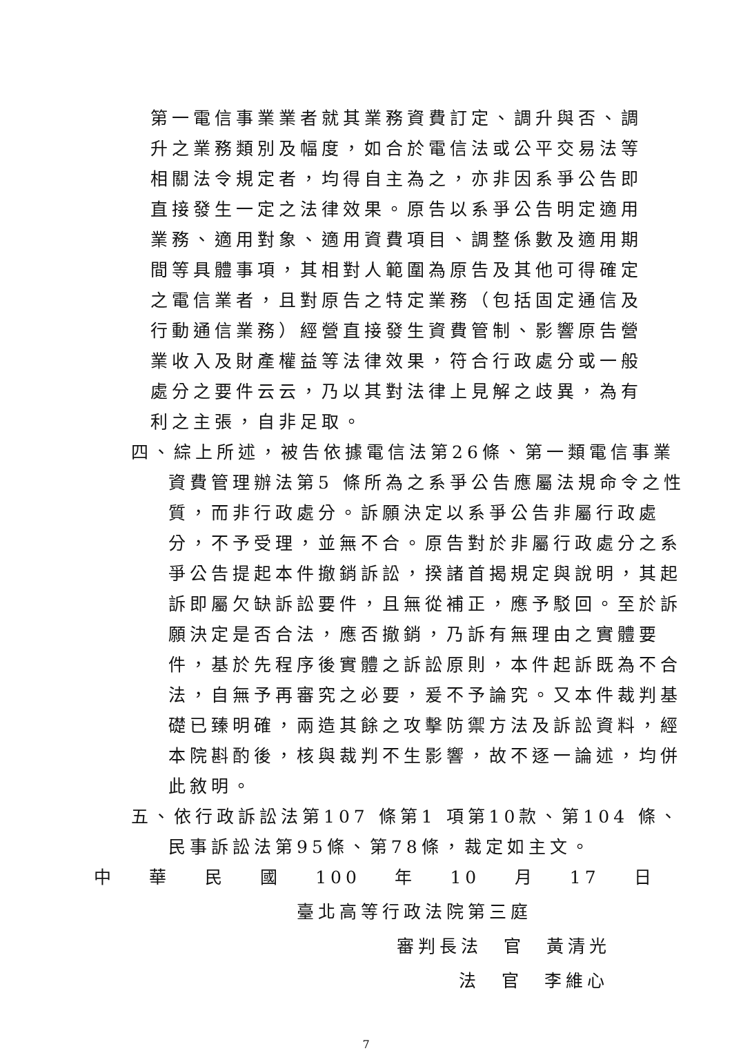第一電信事業業者就其業務資費訂定、調升與否、調升之業務類別及幅度，如合於電信法或公平交易法等相關法令規定者，均得自主為之，亦非因系爭公告即直接發生一定之法律效果。原告以系爭公告明定適用業務、適用對象、適用資費項目、調整係數及適用期間等具體事項，其相對人範圍為原告及其他可得確定之電信業者，且對原告之特定業務（包括固定通信及行動通信業務）經營直接發生資費管制、影響原告營業收入及財產權益等法律效果，符合行政處分或一般處分之要件云云，乃以其對法律上見解之歧異，為有利之主張，自非足取。
四、綜上所述，被告依據電信法第26條、第一類電信事業資費管理辦法第5 條所為之系爭公告應屬法規命令之性質，而非行政處分。訴願決定以系爭公告非屬行政處分，不予受理，並無不合。原告對於非屬行政處分之系爭公告提起本件撤銷訴訟，揆諸首揭規定與說明，其起訴即屬欠缺訴訟要件，且無從補正，應予駁回。至於訴願決定是否合法，應否撤銷，乃訴有無理由之實體要件，基於先程序後實體之訴訟原則，本件起訴既為不合法，自無予再審究之必要，爰不予論究。又本件裁判基礎已臻明確，兩造其餘之攻擊防禦方法及訴訟資料，經本院斟酌後，核與裁判不生影響，故不逐一論述，均併此敘明。
五、依行政訴訟法第107 條第1 項第10款、第104 條、民事訴訟法第95條、第78條，裁定如主文。
中 華 民 國 100 年 10 月 17 日
臺北高等行政法院第三庭
審判長法　官　黃清光
法　官　李維心
7